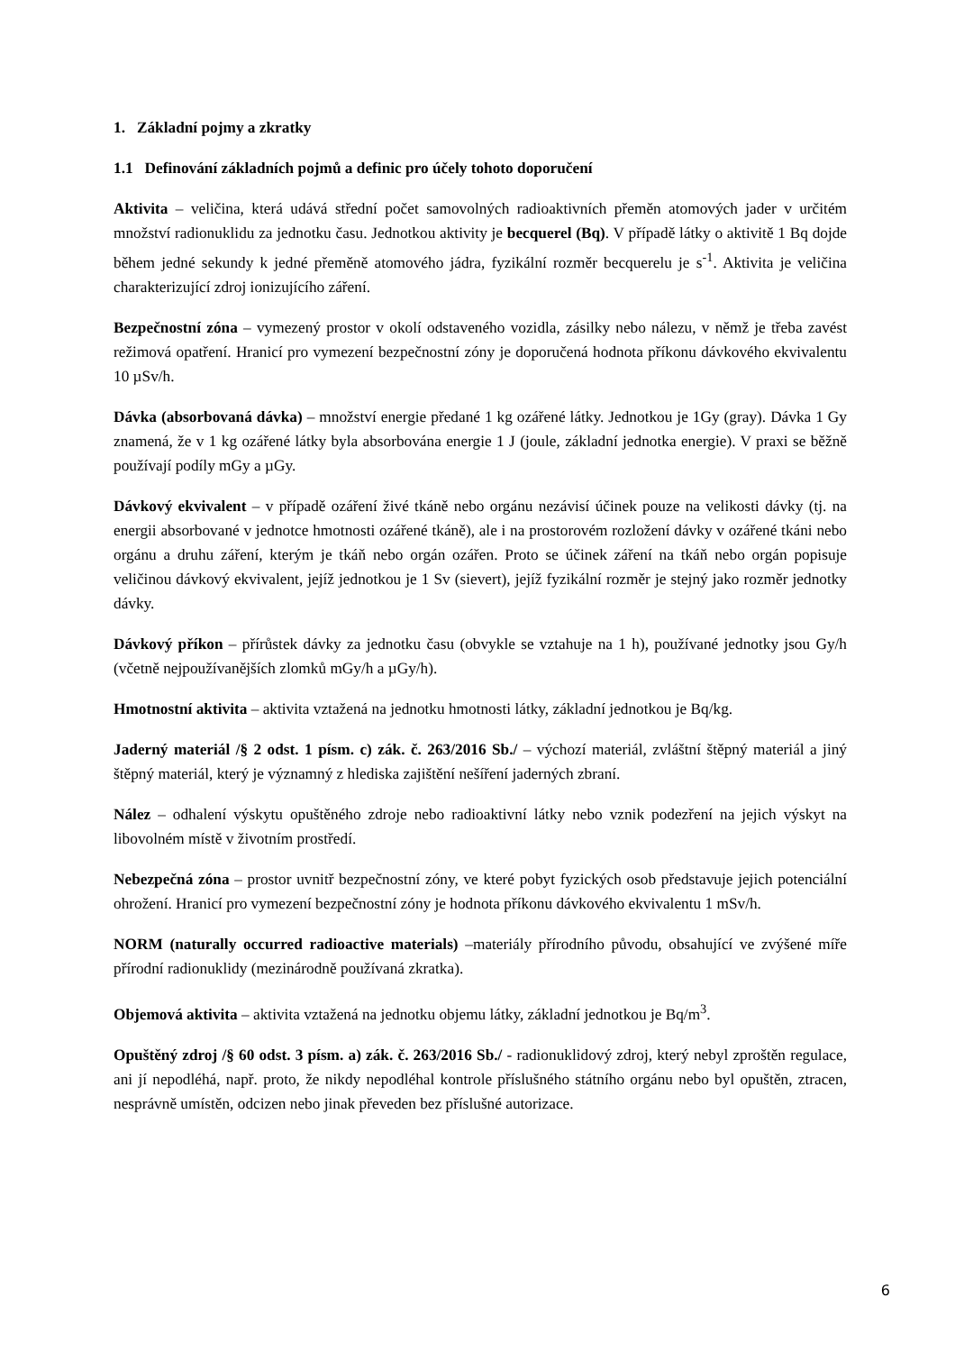1. Základní pojmy a zkratky
1.1 Definování základních pojmů a definic pro účely tohoto doporučení
Aktivita – veličina, která udává střední počet samovolných radioaktivních přeměn atomových jader v určitém množství radionuklidu za jednotku času. Jednotkou aktivity je becquerel (Bq). V případě látky o aktivitě 1 Bq dojde během jedné sekundy k jedné přeměně atomového jádra, fyzikální rozměr becquerelu je s<sup>-1</sup>. Aktivita je veličina charakterizující zdroj ionizujícího záření.
Bezpečnostní zóna – vymezený prostor v okolí odstaveného vozidla, zásilky nebo nálezu, v němž je třeba zavést režimová opatření. Hranicí pro vymezení bezpečnostní zóny je doporučená hodnota příkonu dávkového ekvivalentu 10 µSv/h.
Dávka (absorbovaná dávka) – množství energie předané 1 kg ozářené látky. Jednotkou je 1Gy (gray). Dávka 1 Gy znamená, že v 1 kg ozářené látky byla absorbována energie 1 J (joule, základní jednotka energie). V praxi se běžně používají podíly mGy a µGy.
Dávkový ekvivalent – v případě ozáření živé tkáně nebo orgánu nezávisí účinek pouze na velikosti dávky (tj. na energii absorbované v jednotce hmotnosti ozářené tkáně), ale i na prostorovém rozložení dávky v ozářené tkáni nebo orgánu a druhu záření, kterým je tkáň nebo orgán ozářen. Proto se účinek záření na tkáň nebo orgán popisuje veličinou dávkový ekvivalent, jejíž jednotkou je 1 Sv (sievert), jejíž fyzikální rozměr je stejný jako rozměr jednotky dávky.
Dávkový příkon – přírůstek dávky za jednotku času (obvykle se vztahuje na 1 h), používané jednotky jsou Gy/h (včetně nejpoužívanějších zlomků mGy/h a µGy/h).
Hmotnostní aktivita – aktivita vztažená na jednotku hmotnosti látky, základní jednotkou je Bq/kg.
Jaderný materiál /§ 2 odst. 1 písm. c) zák. č. 263/2016 Sb./ – výchozí materiál, zvláštní štěpný materiál a jiný štěpný materiál, který je významný z hlediska zajištění nešíření jaderných zbraní.
Nález – odhalení výskytu opuštěného zdroje nebo radioaktivní látky nebo vznik podezření na jejich výskyt na libovolném místě v životním prostředí.
Nebezpečná zóna – prostor uvnitř bezpečnostní zóny, ve které pobyt fyzických osob představuje jejich potenciální ohrožení. Hranicí pro vymezení bezpečnostní zóny je hodnota příkonu dávkového ekvivalentu 1 mSv/h.
NORM (naturally occurred radioactive materials) –materiály přírodního původu, obsahující ve zvýšené míře přírodní radionuklidy (mezinárodně používaná zkratka).
Objemová aktivita – aktivita vztažená na jednotku objemu látky, základní jednotkou je Bq/m<sup>3</sup>.
Opuštěný zdroj /§ 60 odst. 3 písm. a) zák. č. 263/2016 Sb./ - radionuklidový zdroj, který nebyl zproštěn regulace, ani jí nepodléhá, např. proto, že nikdy nepodléhal kontrole příslušného státního orgánu nebo byl opuštěn, ztracen, nesprávně umístěn, odcizen nebo jinak převeden bez příslušné autorizace.
6